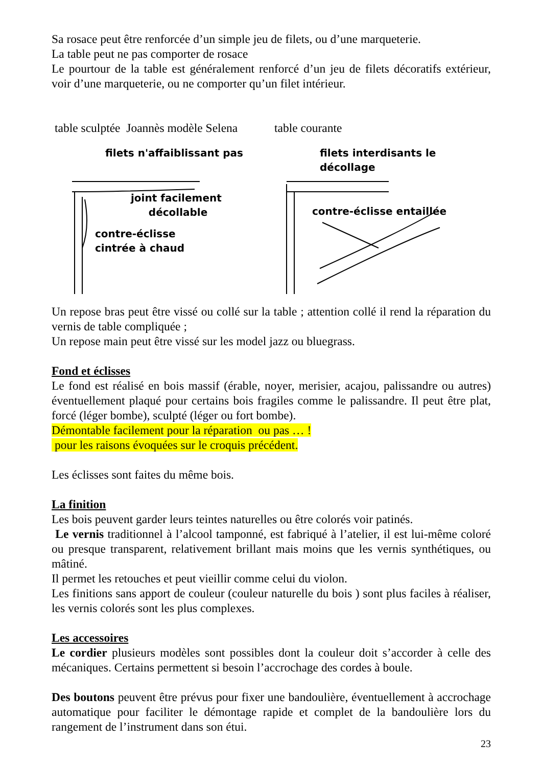Sa rosace peut être renforcée d’un simple jeu de filets, ou d’une marqueterie.
La table peut ne pas comporter de rosace
Le pourtour de la table est généralement renforcé d’un jeu de filets décoratifs extérieur, voir d’une marqueterie, ou ne comporter qu’un filet intérieur.
table sculptée Joannès modèle Selena
table courante
filets n'affaiblissant pas
joint facilement
décollable
contre-éclisse
cintrée à chaud
filets interdisants le décollage
contre-éclisse entaillée
Un repose bras peut être vissé ou collé sur la table ; attention collé il rend la réparation du vernis de table compliquée ;
Un repose main peut être vissé sur les model jazz ou bluegrass.
Fond et éclisses
Le fond est réalisé en bois massif (érable, noyer, merisier, acajou, palissandre ou autres) éventuellement plaqué pour certains bois fragiles comme le palissandre. Il peut être plat, forcé (léger bombe), sculpté (léger ou fort bombe).
Démontable facilement pour la réparation ou pas … !
pour les raisons évoquées sur le croquis précédent.
Les éclisses sont faites du même bois.
La finition
Les bois peuvent garder leurs teintes naturelles ou être colorés voir patinés.
Le vernis traditionnel à l’alcool tamponné, est fabriqué à l’atelier, il est lui-même coloré ou presque transparent, relativement brillant mais moins que les vernis synthétiques, ou mâtiné.
Il permet les retouches et peut vieillir comme celui du violon.
Les finitions sans apport de couleur (couleur naturelle du bois ) sont plus faciles à réaliser, les vernis colorés sont les plus complexes.
Les accessoires
Le cordier plusieurs modèles sont possibles dont la couleur doit s’accorder à celle des mécaniques. Certains permettent si besoin l’accrochage des cordes à boule.
Des boutons peuvent être prévus pour fixer une bandoulière, éventuellement à accrochage automatique pour faciliter le démontage rapide et complet de la bandoulière lors du rangement de l’instrument dans son étui.
23